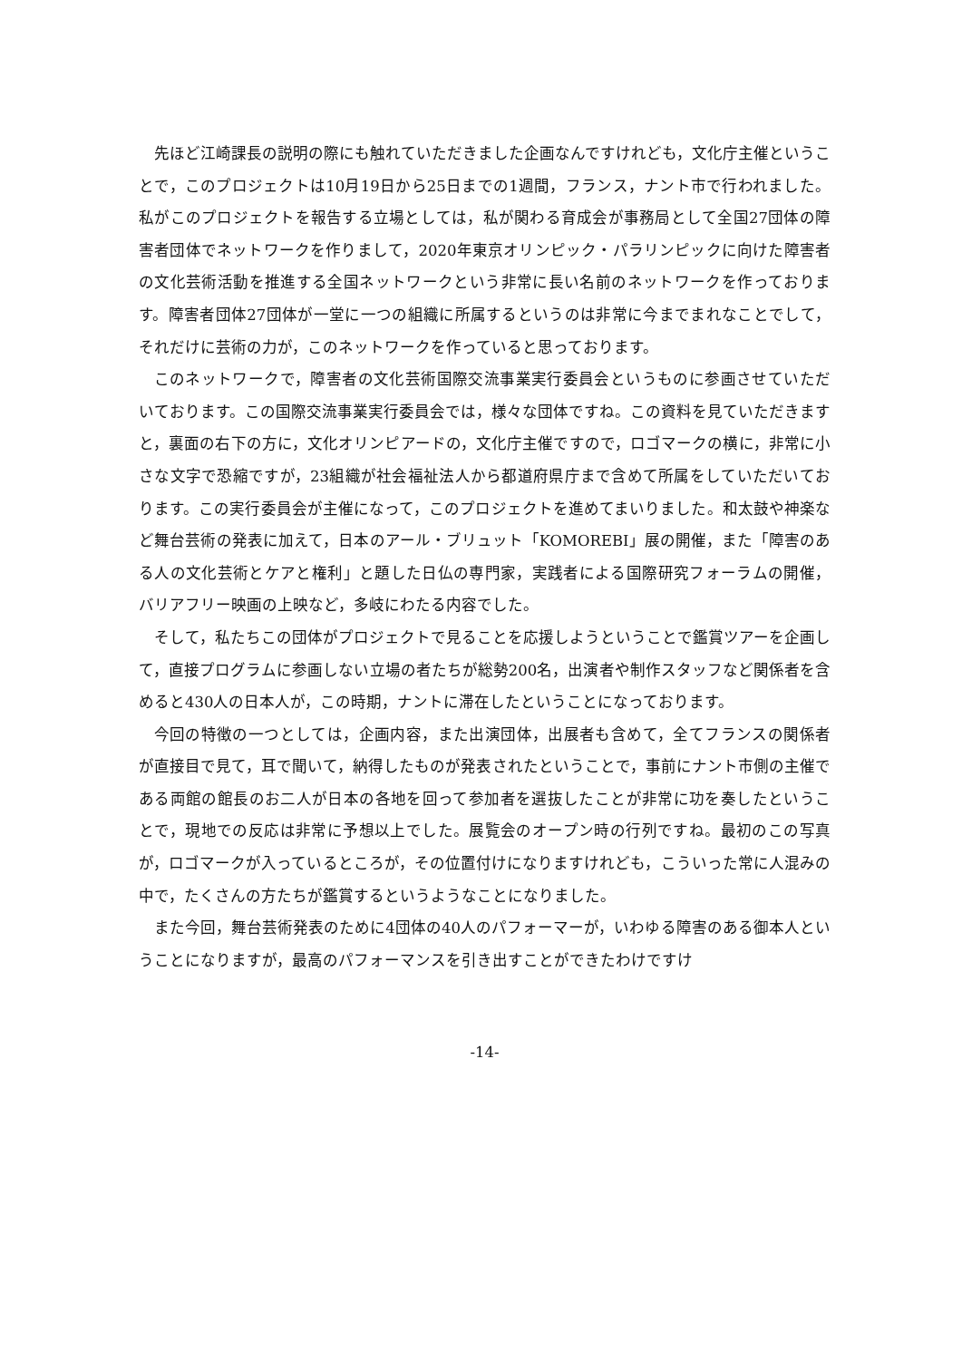先ほど江崎課長の説明の際にも触れていただきました企画なんですけれども，文化庁主催ということで，このプロジェクトは10月19日から25日までの1週間，フランス，ナント市で行われました。私がこのプロジェクトを報告する立場としては，私が関わる育成会が事務局として全国27団体の障害者団体でネットワークを作りまして，2020年東京オリンピック・パラリンピックに向けた障害者の文化芸術活動を推進する全国ネットワークという非常に長い名前のネットワークを作っております。障害者団体27団体が一堂に一つの組織に所属するというのは非常に今までまれなことでして，それだけに芸術の力が，このネットワークを作っていると思っております。
このネットワークで，障害者の文化芸術国際交流事業実行委員会というものに参画させていただいております。この国際交流事業実行委員会では，様々な団体ですね。この資料を見ていただきますと，裏面の右下の方に，文化オリンピアードの，文化庁主催ですので，ロゴマークの横に，非常に小さな文字で恐縮ですが，23組織が社会福祉法人から都道府県庁まで含めて所属をしていただいております。この実行委員会が主催になって，このプロジェクトを進めてまいりました。和太鼓や神楽など舞台芸術の発表に加えて，日本のアール・ブリュット「KOMOREBI」展の開催，また「障害のある人の文化芸術とケアと権利」と題した日仏の専門家，実践者による国際研究フォーラムの開催，バリアフリー映画の上映など，多岐にわたる内容でした。
そして，私たちこの団体がプロジェクトで見ることを応援しようということで鑑賞ツアーを企画して，直接プログラムに参画しない立場の者たちが総勢200名，出演者や制作スタッフなど関係者を含めると430人の日本人が，この時期，ナントに滞在したということになっております。
今回の特徴の一つとしては，企画内容，また出演団体，出展者も含めて，全てフランスの関係者が直接目で見て，耳で聞いて，納得したものが発表されたということで，事前にナント市側の主催である両館の館長のお二人が日本の各地を回って参加者を選抜したことが非常に功を奏したということで，現地での反応は非常に予想以上でした。展覧会のオープン時の行列ですね。最初のこの写真が，ロゴマークが入っているところが，その位置付けになりますけれども，こういった常に人混みの中で，たくさんの方たちが鑑賞するというようなことになりました。
また今回，舞台芸術発表のために4団体の40人のパフォーマーが，いわゆる障害のある御本人ということになりますが，最高のパフォーマンスを引き出すことができたわけですけ
-14-